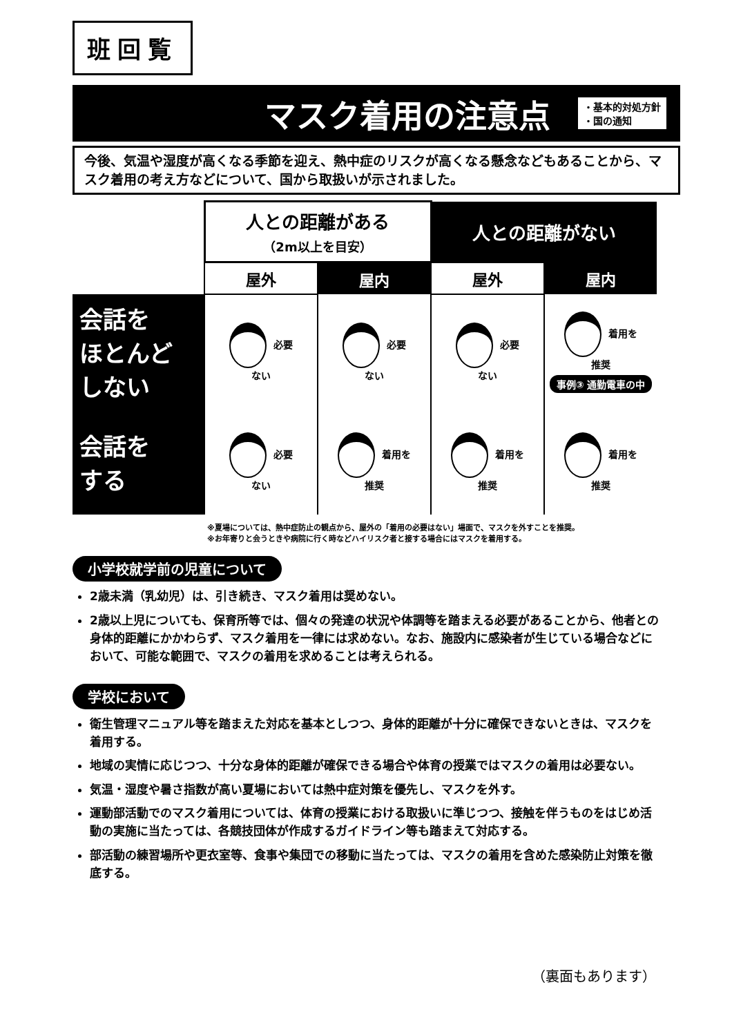班回覧
マスク着用の注意点
・基本的対処方針
・国の通知
今後、気温や湿度が高くなる季節を迎え、熱中症のリスクが高くなる懸念などもあることから、マスク着用の考え方などについて、国から取扱いが示されました。
| | 人との距離がある （2m以上を目安） | | 人との距離がない | |
| | 屋外 | 屋内 | 屋外 | 屋内 |
| 会話を ほとんど しない | 必要 ない | 必要 ない | 必要 ない | 着用を 推奨 事例③ 通勤電車の中 |
| 会話を する | 必要 ない | 着用を 推奨 | 着用を 推奨 | 着用を 推奨 |
※夏場については、熱中症防止の観点から、屋外の「着用の必要はない」場面で、マスクを外すことを推奨。
※お年寄りと会うときや病院に行く時などハイリスク者と接する場合にはマスクを着用する。
小学校就学前の児童について
2歳未満（乳幼児）は、引き続き、マスク着用は奨めない。
2歳以上児についても、保育所等では、個々の発達の状況や体調等を踏まえる必要があることから、他者との身体的距離にかかわらず、マスク着用を一律には求めない。なお、施設内に感染者が生じている場合などにおいて、可能な範囲で、マスクの着用を求めることは考えられる。
学校において
衛生管理マニュアル等を踏まえた対応を基本としつつ、身体的距離が十分に確保できないときは、マスクを着用する。
地域の実情に応じつつ、十分な身体的距離が確保できる場合や体育の授業ではマスクの着用は必要ない。
気温・湿度や暑さ指数が高い夏場においては熱中症対策を優先し、マスクを外す。
運動部活動でのマスク着用については、体育の授業における取扱いに準じつつ、接触を伴うものをはじめ活動の実施に当たっては、各競技団体が作成するガイドライン等も踏まえて対応する。
部活動の練習場所や更衣室等、食事や集団での移動に当たっては、マスクの着用を含めた感染防止対策を徹底する。
（裏面もあります）